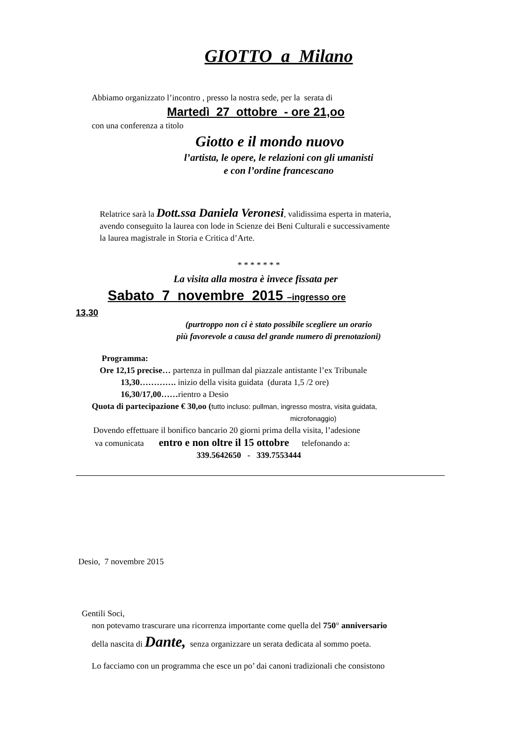GIOTTO a Milano
Abbiamo organizzato l’incontro , presso la nostra sede, per la serata di
Martedì 27 ottobre - ore 21,oo
con una conferenza a titolo
Giotto e il mondo nuovo
l’artista, le opere, le relazioni con gli umanisti
e con l’ordine francescano
Relatrice sarà la Dott.ssa Daniela Veronesi, validissima esperta in materia,
avendo conseguito la laurea con lode in Scienze dei Beni Culturali e successivamente
la laurea magistrale in Storia e Critica d’Arte.
* * * * * * *
La visita alla mostra è invece fissata per
Sabato 7 novembre 2015 –ingresso ore
13,30
(purtroppo non ci è stato possibile scegliere un orario
più favorevole a causa del grande numero di prenotazioni)
Programma:
Ore 12,15 precise… partenza in pullman dal piazzale antistante l’ex Tribunale
13,30…………. inizio della visita guidata (durata 1,5 /2 ore)
16,30/17,00……rientro a Desio
Quota di partecipazione € 30,oo (tutto incluso: pullman, ingresso mostra, visita guidata,
microfonaggio)
Dovendo effettuare il bonifico bancario 20 giorni prima della visita, l’adesione
va comunicata entro e non oltre il 15 ottobre telefonando a:
339.5642650 - 339.7553444
Desio, 7 novembre 2015
Gentili Soci,
non potevamo trascurare una ricorrenza importante come quella del 750° anniversario
della nascita di Dante, senza organizzare un serata dedicata al sommo poeta.
Lo facciamo con un programma che esce un po’ dai canoni tradizionali che consistono